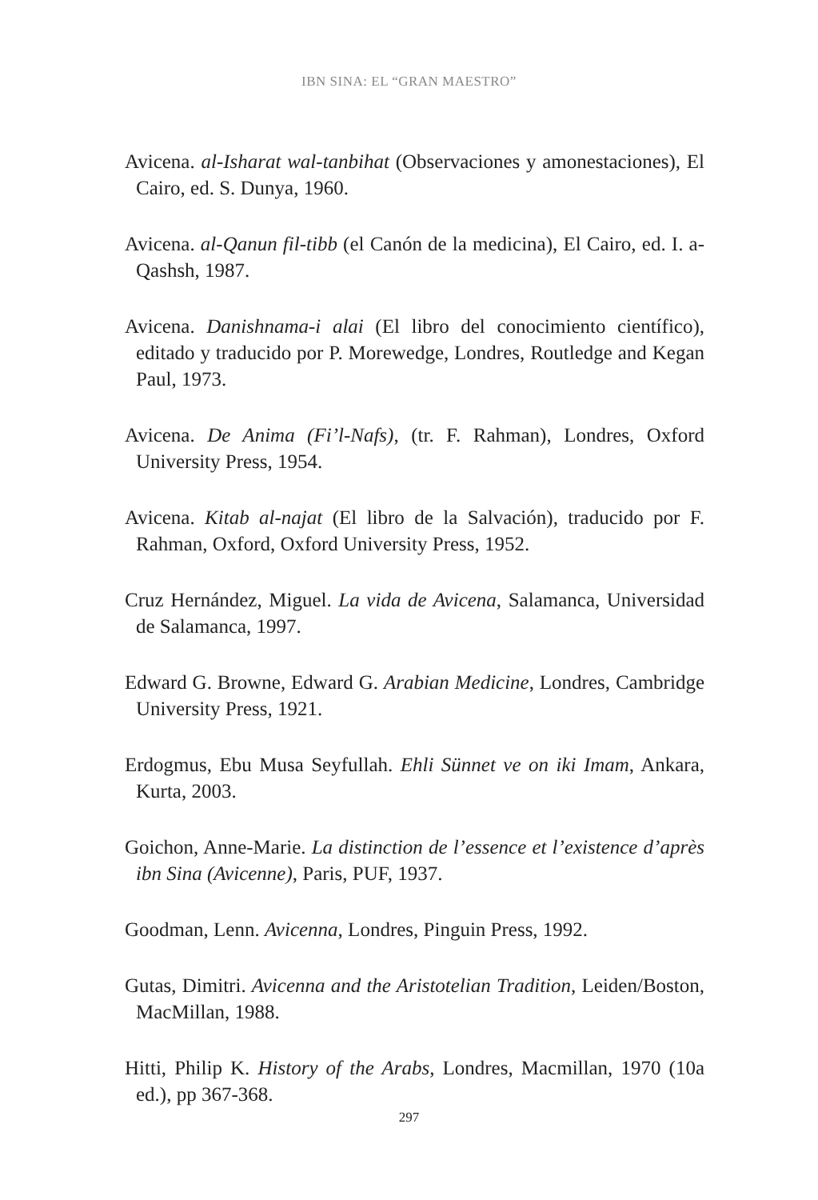IBN SINA: EL “GRAN MAESTRO”
Avicena. al-Isharat wal-tanbihat (Observaciones y amonestaciones), El Cairo, ed. S. Dunya, 1960.
Avicena. al-Qanun fil-tibb (el Canón de la medicina), El Cairo, ed. I. a-Qashsh, 1987.
Avicena. Danishnama-i alai (El libro del conocimiento científico), editado y traducido por P. Morewedge, Londres, Routledge and Kegan Paul, 1973.
Avicena. De Anima (Fi’l-Nafs), (tr. F. Rahman), Londres, Oxford University Press, 1954.
Avicena. Kitab al-najat (El libro de la Salvación), traducido por F. Rahman, Oxford, Oxford University Press, 1952.
Cruz Hernández, Miguel. La vida de Avicena, Salamanca, Universidad de Salamanca, 1997.
Edward G. Browne, Edward G. Arabian Medicine, Londres, Cambridge University Press, 1921.
Erdogmus, Ebu Musa Seyfullah. Ehli Sünnet ve on iki Imam, Ankara, Kurta, 2003.
Goichon, Anne-Marie. La distinction de l’essence et l’existence d’après ibn Sina (Avicenne), Paris, PUF, 1937.
Goodman, Lenn. Avicenna, Londres, Pinguin Press, 1992.
Gutas, Dimitri. Avicenna and the Aristotelian Tradition, Leiden/Boston, MacMillan, 1988.
Hitti, Philip K. History of the Arabs, Londres, Macmillan, 1970 (10a ed.), pp 367-368.
297